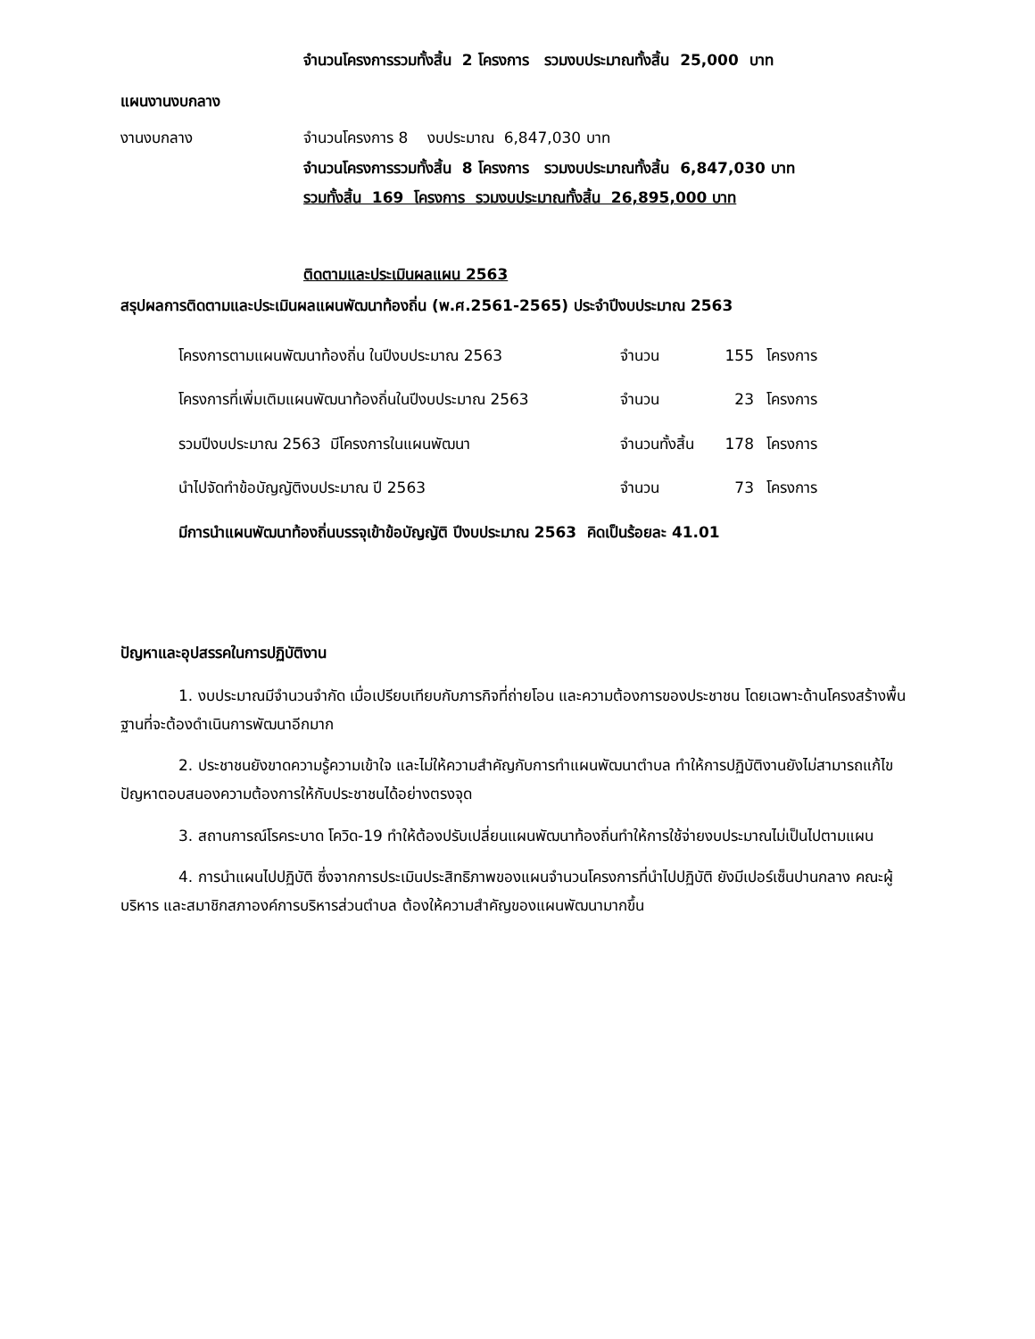จำนวนโครงการรวมทั้งสิ้น 2 โครงการ รวมงบประมาณทั้งสิ้น 25,000 บาท
แผนงานงบกลาง
งานงบกลาง จำนวนโครงการ 8 งบประมาณ 6,847,030 บาท
จำนวนโครงการรวมทั้งสิ้น 8 โครงการ รวมงบประมาณทั้งสิ้น 6,847,030 บาท
รวมทั้งสิ้น 169 โครงการ รวมงบประมาณทั้งสิ้น 26,895,000 บาท
ติดตามและประเมินผลแผน 2563
สรุปผลการติดตามและประเมินผลแผนพัฒนาท้องถิ่น (พ.ศ.2561-2565) ประจำปีงบประมาณ 2563
โครงการตามแผนพัฒนาท้องถิ่น ในปีงบประมาณ 2563 จำนวน 155 โครงการ
โครงการที่เพิ่มเติมแผนพัฒนาท้องถิ่นในปีงบประมาณ 2563 จำนวน 23 โครงการ
รวมปีงบประมาณ 2563 มีโครงการในแผนพัฒนา จำนวนทั้งสิ้น 178 โครงการ
นำไปจัดทำข้อบัญญัติงบประมาณ ปี 2563 จำนวน 73 โครงการ
มีการนำแผนพัฒนาท้องถิ่นบรรจุเข้าข้อบัญญัติ ปีงบประมาณ 2563 คิดเป็นร้อยละ 41.01
ปัญหาและอุปสรรคในการปฏิบัติงาน
1. งบประมาณมีจำนวนจำกัด เมื่อเปรียบเทียบกับภารกิจที่ถ่ายโอน และความต้องการของประชาชน โดยเฉพาะด้านโครงสร้างพื้นฐานที่จะต้องดำเนินการพัฒนาอีกมาก
2. ประชาชนยังขาดความรู้ความเข้าใจ และไม่ให้ความสำคัญกับการทำแผนพัฒนาตำบล ทำให้การปฏิบัติงานยังไม่สามารถแก้ไขปัญหาตอบสนองความต้องการให้กับประชาชนได้อย่างตรงจุด
3. สถานการณ์โรคระบาด โควิด-19 ทำให้ต้องปรับเปลี่ยนแผนพัฒนาท้องถิ่นทำให้การใช้จ่ายงบประมาณไม่เป็นไปตามแผน
4. การนำแผนไปปฏิบัติ ซึ่งจากการประเมินประสิทธิภาพของแผนจำนวนโครงการที่นำไปปฏิบัติ ยังมีเปอร์เซ็นปานกลาง คณะผู้บริหาร และสมาชิกสภาองค์การบริหารส่วนตำบล ต้องให้ความสำคัญของแผนพัฒนามากขึ้น